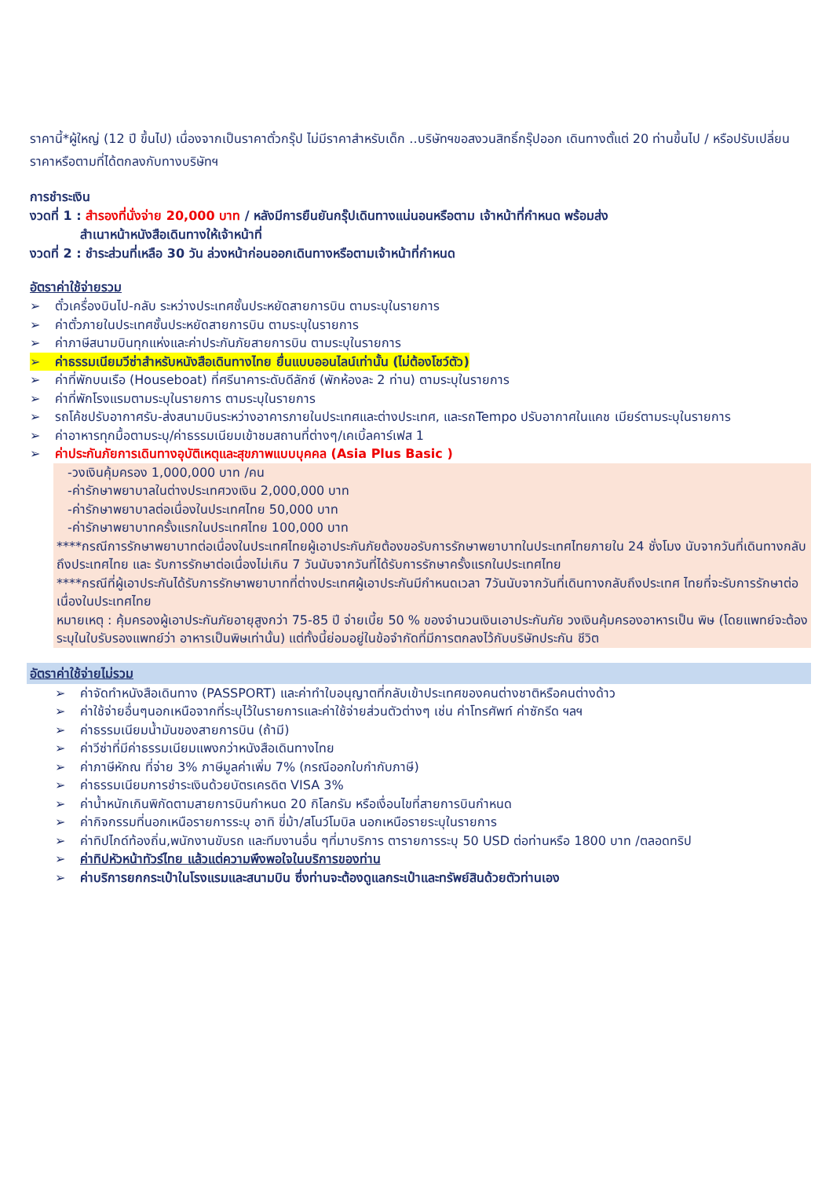ราคานี้*ผู้ใหญ่ (12 ปี ขึ้นไป) เนื่องจากเป็นราคาตั๋วกรุ๊ป ไม่มีราคาสำหรับเด็ก ..บริษัทฯขอสงวนสิทธิ์กรุ๊ปออก เดินทางตั้แต่ 20 ท่านขึ้นไป / หรือปรับเปลี่ยนราคาหรือตามที่ได้ตกลงกับทางบริษัทฯ
การชำระเงิน
งวดที่ 1 : สำรองที่นั่งจ่าย 20,000 บาท / หลังมีการยืนยันกรุ๊ปเดินทางแน่นอนหรือตาม เจ้าหน้าที่กำหนด พร้อมส่ง
สำเนาหน้าหนังสือเดินทางให้เจ้าหน้าที่
งวดที่ 2 : ชำระส่วนที่เหลือ 30 วัน ล่วงหน้าก่อนออกเดินทางหรือตามเจ้าหน้าที่กำหนด
อัตราค่าใช้จ่ายรวม
➢ ตั๋วเครื่องบินไป-กลับ ระหว่างประเทศชั้นประหยัดสายการบิน ตามระบุในรายการ
➢ ค่าตั๋วภายในประเทศชั้นประหยัดสายการบิน ตามระบุในรายการ
➢ ค่าภาษีสนามบินทุกแห่งและค่าประกันภัยสายการบิน ตามระบุในรายการ
➢ ค่าธรรมเนียมวีซ่าสำหรับหนังสือเดินทางไทย ยื่นแบบออนไลน์เท่านั้น (ไม่ต้องโชว์ตัว)
➢ ค่าที่พักบนเรือ (Houseboat) ที่ศรีนาคาระดับดีลักซ์ (พักห้องละ 2 ท่าน) ตามระบุในรายการ
➢ ค่าที่พักโรงแรมตามระบุในรายการ ตามระบุในรายการ
➢ รถโค้ชปรับอากาศรับ-ส่งสนามบินระหว่างอาคารภายในประเทศและต่างประเทศ, และรถTempo ปรับอากาศในแคช เมียร์ตามระบุในรายการ
➢ ค่าอาหารทุกมื้อตามระบุ/ค่าธรรมเนียมเข้าชมสถานที่ต่างๆ/เคเบิ้ลคาร์เฟส 1
➢ ค่าประกันภัยการเดินทางอุบัติเหตุและสุขภาพแบบบุคคล (Asia Plus Basic )
-วงเงินคุ้มครอง 1,000,000 บาท /คน
-ค่ารักษาพยาบาลในต่างประเทศวงเงิน 2,000,000 บาท
-ค่ารักษาพยาบาลต่อเนื่องในประเทศไทย 50,000 บาท
-ค่ารักษาพยาบาทครั้งแรกในประเทศไทย 100,000 บาท
****กรณีการรักษาพยาบาทต่อเนื่องในประเทศไทยผู้เอาประกันภัยต้องขอรับการรักษาพยาบาทในประเทศไทยภายใน 24 ชั่งโมง นับจากวันที่เดินทางกลับถึงประเทศไทย และ รับการรักษาต่อเนื่องไม่เกิน 7 วันนับจากวันที่ได้รับการรักษาครั้งแรกในประเทศไทย
****กรณีที่ผู้เอาประกันได้รับการรักษาพยาบาทที่ต่างประเทศผู้เอาประกันมีกำหนดเวลา 7วันนับจากวันที่เดินทางกลับถึงประเทศ ไทยที่จะรับการรักษาต่อเนื่องในประเทศไทย
หมายเหตุ : คุ้มครองผู้เอาประกันภัยอายุสูงกว่า 75-85 ปี จ่ายเบี้ย 50 % ของจำนวนเงินเอาประกันภัย วงเงินคุ้มครองอาหารเป็น พิษ (โดยแพทย์จะต้องระบุในใบรับรองแพทย์ว่า อาหารเป็นพิษเท่านั้น) แต่ทั้งนี้ย่อมอยู่ในข้อจำกัดที่มีการตกลงไว้กับบริษัทประกัน ชีวิต
อัตราค่าใช้จ่ายไม่รวม
➢ ค่าจัดทำหนังสือเดินทาง (PASSPORT) และค่าทำใบอนุญาตที่กลับเข้าประเทศของคนต่างชาติหรือคนต่างด้าว
➢ ค่าใช้จ่ายอื่นๆนอกเหนือจากที่ระบุไว้ในรายการและค่าใช้จ่ายส่วนตัวต่างๆ เช่น ค่าโทรศัพท์ ค่าซักรีด ฯลฯ
➢ ค่าธรรมเนียมน้ำมันของสายการบิน (ถ้ามี)
➢ ค่าวีซ่าที่มีค่าธรรมเนียมแพงกว่าหนังสือเดินทางไทย
➢ ค่าภาษีหักณ ที่จ่าย 3% ภาษีมูลค่าเพิ่ม 7% (กรณีออกใบกำกับภาษี)
➢ ค่าธรรมเนียมการชำระเงินด้วยบัตรเครดิต VISA 3%
➢ ค่าน้ำหนักเกินพิกัดตามสายการบินกำหนด 20 กิโลกรัม หรือเงื่อนไขที่สายการบินกำหนด
➢ ค่ากิจกรรมที่นอกเหนือรายการระบุ อาทิ ขี่ม้า/สโนว์โมบิล นอกเหนือรายระบุในรายการ
➢ ค่าทิปไกด์ท้องถิ่น,พนักงานขับรถ และทีมงานอื่น ๆที่มาบริการ ตารายการระบุ 50 USD ต่อท่านหรือ 1800 บาท /ตลอดทริป
➢ ค่าทิปหัวหน้าทัวร์ไทย แล้วแต่ความพึงพอใจในบริการของท่าน
➢ ค่าบริการยกกระเป๋าในโรงแรมและสนามบิน ซึ่งท่านจะต้องดูแลกระเป๋าและทรัพย์สินด้วยตัวท่านเอง